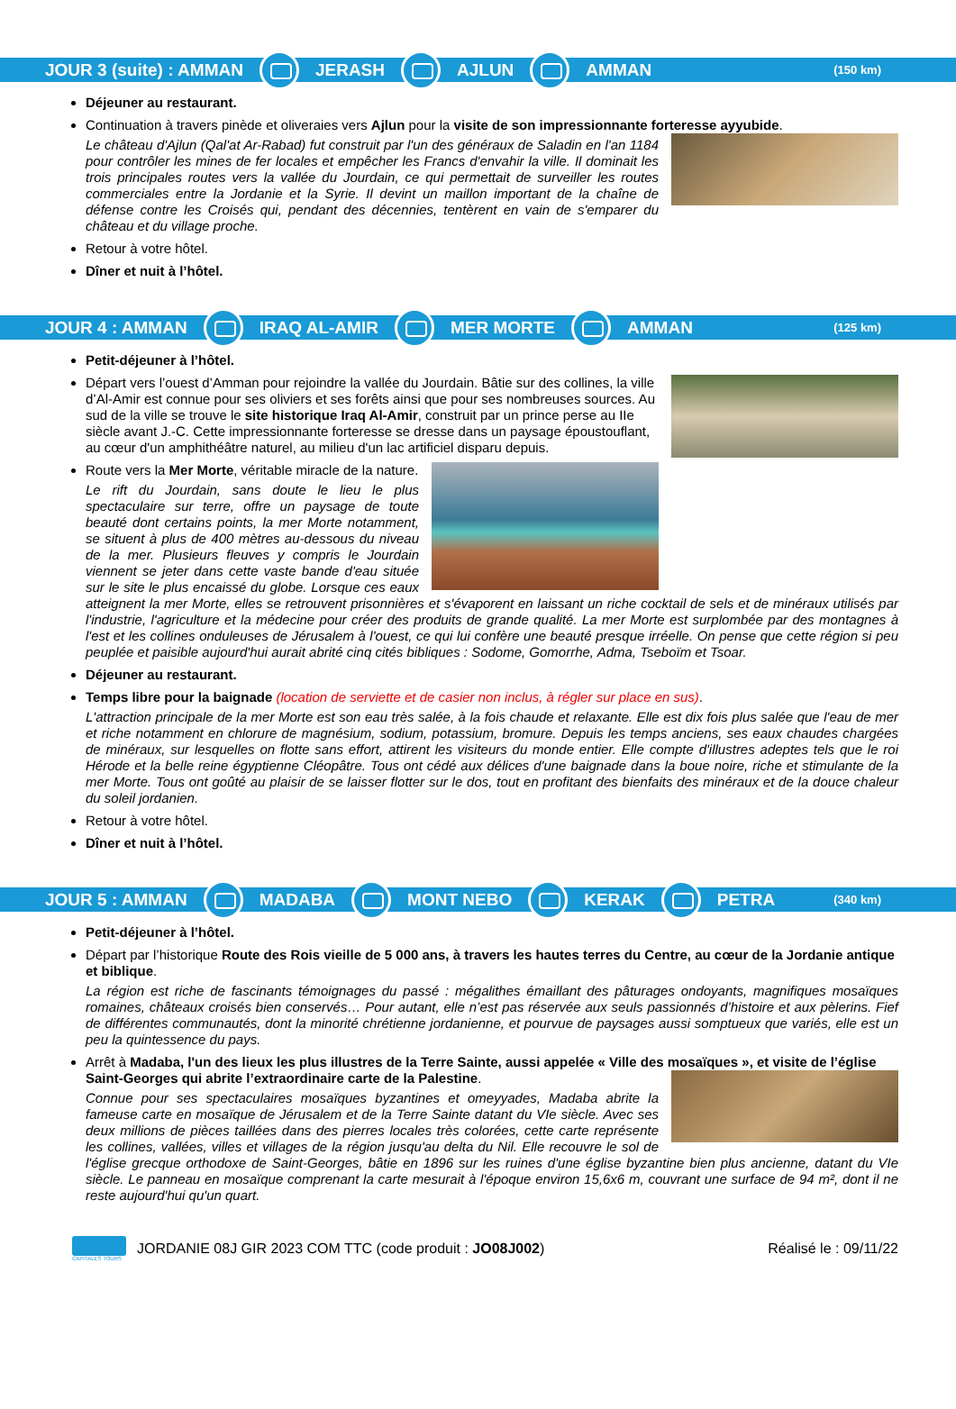JOUR 3 (suite) : AMMAN JERASH AJLUN AMMAN (150 km)
Déjeuner au restaurant.
Continuation à travers pinède et oliveraies vers Ajlun pour la visite de son impressionnante forteresse ayyubide.
Le château d'Ajlun (Qal'at Ar-Rabad) fut construit par l'un des généraux de Saladin en l'an 1184 pour contrôler les mines de fer locales et empêcher les Francs d'envahir la ville. Il dominait les trois principales routes vers la vallée du Jourdain, ce qui permettait de surveiller les routes commerciales entre la Jordanie et la Syrie. Il devint un maillon important de la chaîne de défense contre les Croisés qui, pendant des décennies, tentèrent en vain de s'emparer du château et du village proche.
Retour à votre hôtel.
Dîner et nuit à l’hôtel.
JOUR 4 : AMMAN IRAQ AL-AMIR MER MORTE AMMAN (125 km)
Petit-déjeuner à l’hôtel.
Départ vers l’ouest d’Amman pour rejoindre la vallée du Jourdain. Bâtie sur des collines, la ville d’Al-Amir est connue pour ses oliviers et ses forêts ainsi que pour ses nombreuses sources. Au sud de la ville se trouve le site historique Iraq Al-Amir, construit par un prince perse au IIe siècle avant J.-C. Cette impressionnante forteresse se dresse dans un paysage époustouflant, au cœur d'un amphithéâtre naturel, au milieu d'un lac artificiel disparu depuis.
Route vers la Mer Morte, véritable miracle de la nature.
Le rift du Jourdain, sans doute le lieu le plus spectaculaire sur terre, offre un paysage de toute beauté dont certains points, la mer Morte notamment, se situent à plus de 400 mètres au-dessous du niveau de la mer. Plusieurs fleuves y compris le Jourdain viennent se jeter dans cette vaste bande d'eau située sur le site le plus encaissé du globe. Lorsque ces eaux atteignent la mer Morte, elles se retrouvent prisonnières et s'évaporent en laissant un riche cocktail de sels et de minéraux utilisés par l'industrie, l'agriculture et la médecine pour créer des produits de grande qualité. La mer Morte est surplombée par des montagnes à l'est et les collines onduleuses de Jérusalem à l'ouest, ce qui lui confère une beauté presque irréelle. On pense que cette région si peu peuplée et paisible aujourd'hui aurait abrité cinq cités bibliques : Sodome, Gomorrhe, Adma, Tseboïm et Tsoar.
Déjeuner au restaurant.
Temps libre pour la baignade (location de serviette et de casier non inclus, à régler sur place en sus).
L'attraction principale de la mer Morte est son eau très salée, à la fois chaude et relaxante. Elle est dix fois plus salée que l'eau de mer et riche notamment en chlorure de magnésium, sodium, potassium, bromure. Depuis les temps anciens, ses eaux chaudes chargées de minéraux, sur lesquelles on flotte sans effort, attirent les visiteurs du monde entier. Elle compte d'illustres adeptes tels que le roi Hérode et la belle reine égyptienne Cléopâtre. Tous ont cédé aux délices d'une baignade dans la boue noire, riche et stimulante de la mer Morte. Tous ont goûté au plaisir de se laisser flotter sur le dos, tout en profitant des bienfaits des minéraux et de la douce chaleur du soleil jordanien.
Retour à votre hôtel.
Dîner et nuit à l’hôtel.
JOUR 5 : AMMAN MADABA MONT NEBO KERAK PETRA (340 km)
Petit-déjeuner à l’hôtel.
Départ par l’historique Route des Rois vieille de 5 000 ans, à travers les hautes terres du Centre, au cœur de la Jordanie antique et biblique.
La région est riche de fascinants témoignages du passé : mégalithes émaillant des pâturages ondoyants, magnifiques mosaïques romaines, châteaux croisés bien conservés… Pour autant, elle n’est pas réservée aux seuls passionnés d’histoire et aux pèlerins. Fief de différentes communautés, dont la minorité chrétienne jordanienne, et pourvue de paysages aussi somptueux que variés, elle est un peu la quintessence du pays.
Arrêt à Madaba, l'un des lieux les plus illustres de la Terre Sainte, aussi appelée « Ville des mosaïques », et visite de l’église Saint-Georges qui abrite l’extraordinaire carte de la Palestine.
Connue pour ses spectaculaires mosaïques byzantines et omeyyades, Madaba abrite la fameuse carte en mosaïque de Jérusalem et de la Terre Sainte datant du VIe siècle. Avec ses deux millions de pièces taillées dans des pierres locales très colorées, cette carte représente les collines, vallées, villes et villages de la région jusqu'au delta du Nil. Elle recouvre le sol de l'église grecque orthodoxe de Saint-Georges, bâtie en 1896 sur les ruines d'une église byzantine bien plus ancienne, datant du VIe siècle. Le panneau en mosaïque comprenant la carte mesurait à l'époque environ 15,6x6 m, couvrant une surface de 94 m², dont il ne reste aujourd'hui qu'un quart.
CAPITALES TOURS
JORDANIE 08J GIR 2023 COM TTC (code produit : JO08J002)
Réalisé le : 09/11/22